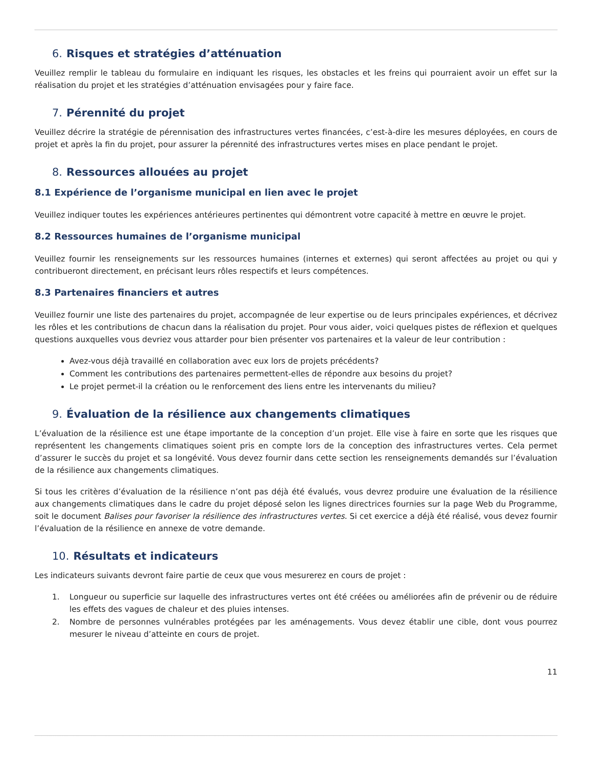6. Risques et stratégies d’atténuation
Veuillez remplir le tableau du formulaire en indiquant les risques, les obstacles et les freins qui pourraient avoir un effet sur la réalisation du projet et les stratégies d’atténuation envisagées pour y faire face.
7. Pérennité du projet
Veuillez décrire la stratégie de pérennisation des infrastructures vertes financées, c’est-à-dire les mesures déployées, en cours de projet et après la fin du projet, pour assurer la pérennité des infrastructures vertes mises en place pendant le projet.
8. Ressources allouées au projet
8.1 Expérience de l’organisme municipal en lien avec le projet
Veuillez indiquer toutes les expériences antérieures pertinentes qui démontrent votre capacité à mettre en œuvre le projet.
8.2 Ressources humaines de l’organisme municipal
Veuillez fournir les renseignements sur les ressources humaines (internes et externes) qui seront affectées au projet ou qui y contribueront directement, en précisant leurs rôles respectifs et leurs compétences.
8.3 Partenaires financiers et autres
Veuillez fournir une liste des partenaires du projet, accompagnée de leur expertise ou de leurs principales expériences, et décrivez les rôles et les contributions de chacun dans la réalisation du projet. Pour vous aider, voici quelques pistes de réflexion et quelques questions auxquelles vous devriez vous attarder pour bien présenter vos partenaires et la valeur de leur contribution :
Avez-vous déjà travaillé en collaboration avec eux lors de projets précédents?
Comment les contributions des partenaires permettent-elles de répondre aux besoins du projet?
Le projet permet-il la création ou le renforcement des liens entre les intervenants du milieu?
9. Évaluation de la résilience aux changements climatiques
L’évaluation de la résilience est une étape importante de la conception d’un projet. Elle vise à faire en sorte que les risques que représentent les changements climatiques soient pris en compte lors de la conception des infrastructures vertes. Cela permet d’assurer le succès du projet et sa longévité. Vous devez fournir dans cette section les renseignements demandés sur l’évaluation de la résilience aux changements climatiques.
Si tous les critères d’évaluation de la résilience n’ont pas déjà été évalués, vous devrez produire une évaluation de la résilience aux changements climatiques dans le cadre du projet déposé selon les lignes directrices fournies sur la page Web du Programme, soit le document Balises pour favoriser la résilience des infrastructures vertes. Si cet exercice a déjà été réalisé, vous devez fournir l’évaluation de la résilience en annexe de votre demande.
10. Résultats et indicateurs
Les indicateurs suivants devront faire partie de ceux que vous mesurerez en cours de projet :
1. Longueur ou superficie sur laquelle des infrastructures vertes ont été créées ou améliorées afin de prévenir ou de réduire les effets des vagues de chaleur et des pluies intenses.
2. Nombre de personnes vulnérables protégées par les aménagements. Vous devez établir une cible, dont vous pourrez mesurer le niveau d’atteinte en cours de projet.
11